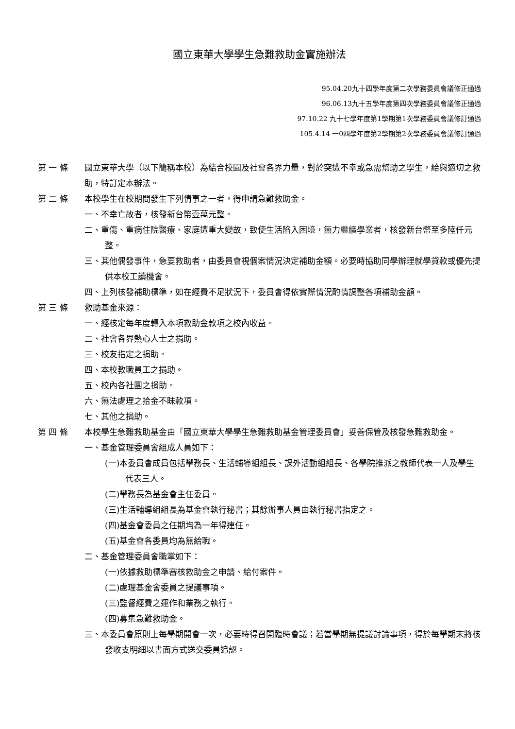國立東華大學學生急難救助金實施辦法
95.04.20九十四學年度第二次學務委員會議修正通過
96.06.13九十五學年度第四次學務委員會議修正通過
97.10.22 九十七學年度第1學期第1次學務委員會議修訂通過
105.4.14 一0四學年度第2學期第2次學務委員會議修訂通過
第 一 條 國立東華大學（以下簡稱本校）為結合校園及社會各界力量，對於突遭不幸或急需幫助之學生，給與適切之救助，特訂定本辦法。
第 二 條 本校學生在校期間發生下列情事之一者，得申請急難救助金。
一、不幸亡故者，核發新台幣壹萬元整。
二、重傷、重病住院醫療、家庭遭重大變故，致使生活陷入困境，無力繼續學業者，核發新台幣至多陸仟元整。
三、其他偶發事件，急要救助者，由委員會視個案情況決定補助金額。必要時協助同學辦理就學貸款或優先提供本校工讀機會。
四、上列核發補助標準，如在經費不足狀況下，委員會得依實際情況酌情調整各項補助金額。
第 三 條 救助基金來源：
一、經核定每年度轉入本項救助金款項之校內收益。
二、社會各界熱心人士之捐助。
三、校友指定之捐助。
四、本校教職員工之捐助。
五、校內各社團之捐助。
六、無法處理之拾金不昧款項。
七、其他之捐助。
第 四 條 本校學生急難救助基金由「國立東華大學學生急難救助基金管理委員會」妥善保管及核發急難救助金。
一、基金管理委員會組成人員如下：
(一)本委員會成員包括學務長、生活輔導組組長、課外活動組組長、各學院推派之教師代表一人及學生代表三人。
(二)學務長為基金會主任委員。
(三)生活輔導組組長為基金會執行秘書；其餘辦事人員由執行秘書指定之。
(四)基金會委員之任期均為一年得連任。
(五)基金會各委員均為無給職。
二、基金管理委員會職掌如下：
(一)依據救助標準審核救助金之申請、給付案件。
(二)處理基金會委員之提議事項。
(三)監督經費之運作和業務之執行。
(四)募集急難救助金。
三、本委員會原則上每學期開會一次，必要時得召開臨時會議；若當學期無提議討論事項，得於每學期末將核發收支明細以書面方式送交委員追認。